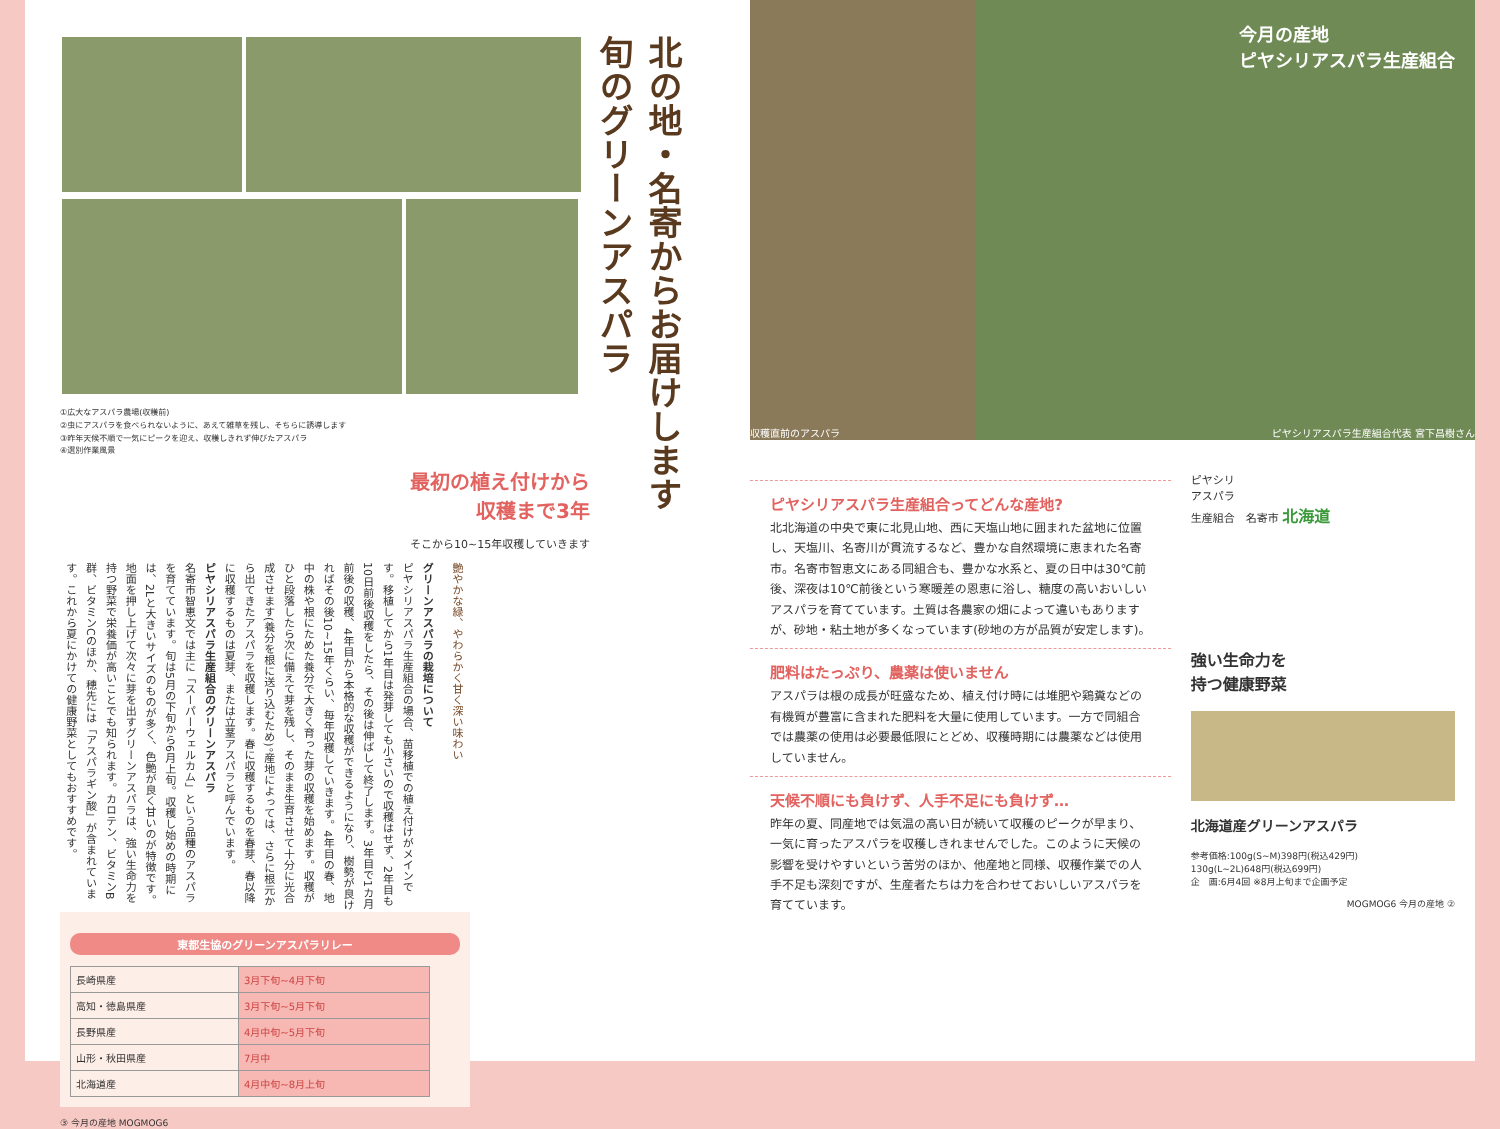①広大なアスパラ農場(収穫前)
②虫にアスパラを食べられないように、あえて雑草を残し、そちらに誘導します
③昨年天候不順で一気にピークを迎え、収穫しきれず伸びたアスパラ
④選別作業風景
最初の植え付けから
収穫まで3年
そこから10~15年収穫していきます
北の地・名寄からお届けします 旬のグリーンアスパラ
グリーンアスパラの栽培について
ピヤシリアスパラ生産組合の場合、苗移植での植え付けがメインです。移植してから1年目は発芽しても小さいので収穫はせず、2年目も10日前後収穫をしたら、その後は伸ばして終了します。3年目で1カ月前後の収穫、4年目から本格的な収穫ができるようになり、樹勢が良ければその後10~15年くらい、毎年収穫していきます。4年目の春、地中の株や根にためた養分で大きく育った芽の収穫を始めます。収穫がひと段落したら次に備えて芽を残し、そのまま生育させて十分に光合成させます(養分を根に送り込むため)。産地によっては、さらに根元から出てきたアスパラを収穫します。春に収穫するものを春芽、春以降に収穫するものは夏芽、または立茎アスパラと呼んでいます。
ピヤシリアスパラ生産組合のグリーンアスパラ
名寄市智恵文では主に「スーパーウェルカム」という品種のアスパラを育てています。旬は5月の下旬から6月上旬。収穫し始めの時期には、2Lと大きいサイズのものが多く、色艶が良く甘いのが特徴です。地面を押し上げて次々に芽を出すグリーンアスパラは、強い生命力を持つ野菜で栄養価が高いことでも知られます。カロテン、ビタミンB群、ビタミンCのほか、穂先には「アスパラギン酸」が含まれています。これから夏にかけての健康野菜としてもおすすめです。
艶やかな緑、やわらかく甘く深い味わい
東都生協のグリーンアスパラリレー
| 長崎県産 | 3月下旬~4月下旬 |
| 高知・徳島県産 | 3月下旬~5月下旬 |
| 長野県産 | 4月中旬~5月下旬 |
| 山形・秋田県産 | 7月中 |
| 北海道産 | 4月中旬~8月上旬 |
③ 今月の産地 MOGMOG6
収穫直前のアスパラ
今月の産地
ピヤシリアスパラ生産組合
ピヤシリアスパラ生産組合代表 宮下昌樹さん
ピヤシリアスパラ生産組合ってどんな産地?
北北海道の中央で東に北見山地、西に天塩山地に囲まれた盆地に位置し、天塩川、名寄川が貫流するなど、豊かな自然環境に恵まれた名寄市。名寄市智恵文にある同組合も、豊かな水系と、夏の日中は30℃前後、深夜は10℃前後という寒暖差の恩恵に浴し、糖度の高いおいしいアスパラを育てています。土質は各農家の畑によって違いもありますが、砂地・粘土地が多くなっています(砂地の方が品質が安定します)。
肥料はたっぷり、農薬は使いません
アスパラは根の成長が旺盛なため、植え付け時には堆肥や鶏糞などの有機質が豊富に含まれた肥料を大量に使用しています。一方で同組合では農薬の使用は必要最低限にとどめ、収穫時期には農薬などは使用していません。
天候不順にも負けず、人手不足にも負けず…
昨年の夏、同産地では気温の高い日が続いて収穫のピークが早まり、一気に育ったアスパラを収穫しきれませんでした。このように天候の影響を受けやすいという苦労のほか、他産地と同様、収穫作業での人手不足も深刻ですが、生産者たちは力を合わせておいしいアスパラを育てています。
ピヤシリ
アスパラ
生産組合　名寄市 北海道
強い生命力を
持つ健康野菜
北海道産グリーンアスパラ
参考価格:100g(S~M)398円(税込429円)
130g(L~2L)648円(税込699円)
企　画:6月4回 ※8月上旬まで企画予定
MOGMOG6 今月の産地 ②